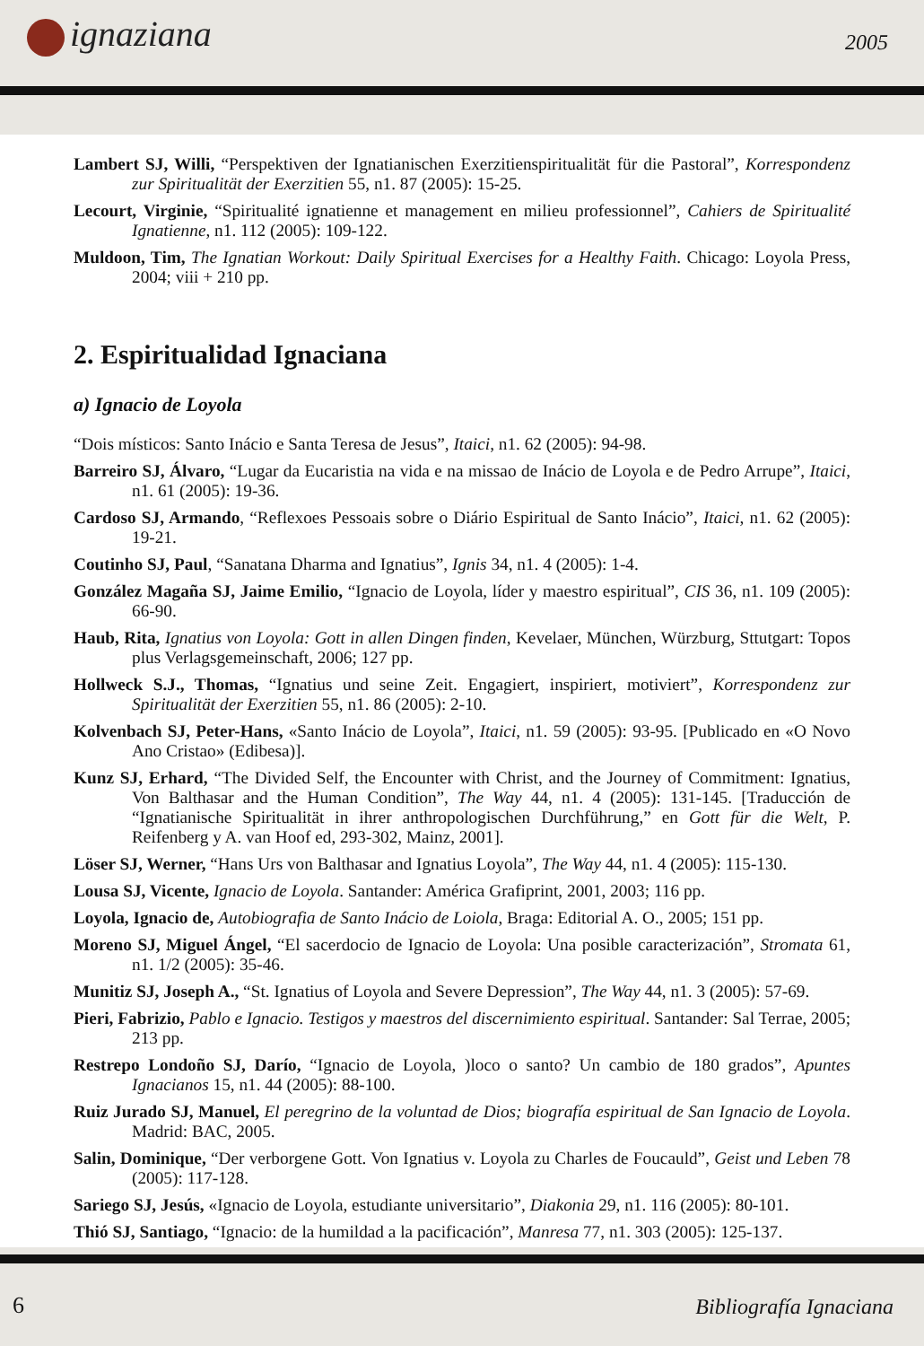ignaziana 2005
Lambert SJ, Willi, “Perspektiven der Ignatianischen Exerzitienspiritualität für die Pastoral”, Korrespondenz zur Spiritualität der Exerzitien 55, n1. 87 (2005): 15-25.
Lecourt, Virginie, “Spiritualité ignatienne et management en milieu professionnel”, Cahiers de Spiritualité Ignatienne, n1. 112 (2005): 109-122.
Muldoon, Tim, The Ignatian Workout: Daily Spiritual Exercises for a Healthy Faith. Chicago: Loyola Press, 2004; viii + 210 pp.
2. Espiritualidad Ignaciana
a) Ignacio de Loyola
“Dois místicos: Santo Inácio e Santa Teresa de Jesus”, Itaici, n1. 62 (2005): 94-98.
Barreiro SJ, Álvaro, “Lugar da Eucaristia na vida e na missao de Inácio de Loyola e de Pedro Arrupe”, Itaici, n1. 61 (2005): 19-36.
Cardoso SJ, Armando, “Reflexoes Pessoais sobre o Diário Espiritual de Santo Inácio”, Itaici, n1. 62 (2005): 19-21.
Coutinho SJ, Paul, “Sanatana Dharma and Ignatius”, Ignis 34, n1. 4 (2005): 1-4.
González Magaña SJ, Jaime Emilio, “Ignacio de Loyola, líder y maestro espiritual”, CIS 36, n1. 109 (2005): 66-90.
Haub, Rita, Ignatius von Loyola: Gott in allen Dingen finden, Kevelaer, München, Würzburg, Sttutgart: Topos plus Verlagsgemeinschaft, 2006; 127 pp.
Hollweck S.J., Thomas, “Ignatius und seine Zeit. Engagiert, inspiriert, motiviert”, Korrespondenz zur Spiritualität der Exerzitien 55, n1. 86 (2005): 2-10.
Kolvenbach SJ, Peter-Hans, «Santo Inácio de Loyola”, Itaici, n1. 59 (2005): 93-95. [Publicado en «O Novo Ano Cristao» (Edibesa)].
Kunz SJ, Erhard, “The Divided Self, the Encounter with Christ, and the Journey of Commitment: Ignatius, Von Balthasar and the Human Condition”, The Way 44, n1. 4 (2005): 131-145. [Traducción de “Ignatianische Spiritualität in ihrer anthropologischen Durchführung,” en Gott für die Welt, P. Reifenberg y A. van Hoof ed, 293-302, Mainz, 2001].
Löser SJ, Werner, “Hans Urs von Balthasar and Ignatius Loyola”, The Way 44, n1. 4 (2005): 115-130.
Lousa SJ, Vicente, Ignacio de Loyola. Santander: América Grafiprint, 2001, 2003; 116 pp.
Loyola, Ignacio de, Autobiografia de Santo Inácio de Loiola, Braga: Editorial A. O., 2005; 151 pp.
Moreno SJ, Miguel Ángel, “El sacerdocio de Ignacio de Loyola: Una posible caracterización”, Stromata 61, n1. 1/2 (2005): 35-46.
Munitiz SJ, Joseph A., “St. Ignatius of Loyola and Severe Depression”, The Way 44, n1. 3 (2005): 57-69.
Pieri, Fabrizio, Pablo e Ignacio. Testigos y maestros del discernimiento espiritual. Santander: Sal Terrae, 2005; 213 pp.
Restrepo Londoño SJ, Darío, “Ignacio de Loyola, )loco o santo? Un cambio de 180 grados”, Apuntes Ignacianos 15, n1. 44 (2005): 88-100.
Ruiz Jurado SJ, Manuel, El peregrino de la voluntad de Dios; biografía espiritual de San Ignacio de Loyola. Madrid: BAC, 2005.
Salin, Dominique, “Der verborgene Gott. Von Ignatius v. Loyola zu Charles de Foucauld”, Geist und Leben 78 (2005): 117-128.
Sariego SJ, Jesús, «Ignacio de Loyola, estudiante universitario”, Diakonia 29, n1. 116 (2005): 80-101.
Thió SJ, Santiago, “Ignacio: de la humildad a la pacificación”, Manresa 77, n1. 303 (2005): 125-137.
6 Bibliografía Ignaciana